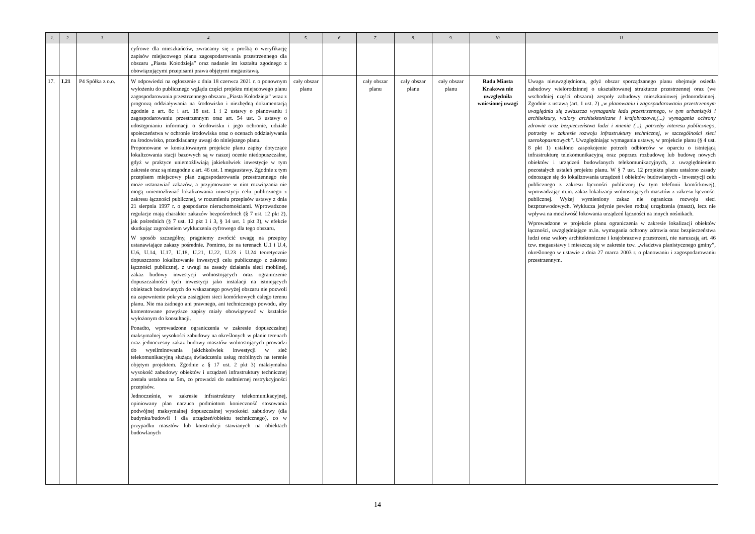| 1. | 2. | 3. | 4. | 5. | 6. | 7. | 8. | 9. | 10. | 11. |
| --- | --- | --- | --- | --- | --- | --- | --- | --- | --- | --- |
| | | | cyfrowe dla mieszkańców, zwracamy się z prośbą o weryfikację zapisów miejscowego planu zagospodarowania przestrzennego dla obszaru „Piasta Kołodzieja” oraz nadanie im kształtu zgodnego z obowiązującymi przepisami prawa objętymi megaustawą. | | | | | | | |
| 17. | I.21 | P4 Spółka z o.o. | W odpowiedzi na ogłoszenie z dnia 18 czerwca 2021 r. o ponownym wyłożeniu do publicznego wglądu części projektu miejscowego planu zagospodarowania przestrzennego obszaru „Piasta Kołodzieja” wraz z prognozą oddziaływania na środowisko i niezbędną dokumentacją zgodnie z art. 8c i art. 18 ust. 1 i 2 ustawy o planowaniu i zagospodarowaniu przestrzennym oraz art. 54 ust. 3 ustawy o udostępnianiu informacji o środowisku i jego ochronie, udziale społeczeństwa w ochronie środowiska oraz o ocenach oddziaływania na środowisko, przedkładamy uwagi do niniejszego planu. Proponowane w konsultowanym projekcie planu zapisy dotyczące lokalizowania stacji bazowych są w naszej ocenie niedopuszczalne, gdyż w praktyce uniemożliwiają jakiekolwiek inwestycje w tym zakresie oraz są niezgodne z art. 46 ust. 1 megaustawy. Zgodnie z tym przepisem miejscowy plan zagospodarowania przestrzennego nie może ustanawiać zakazów, a przyjmowane w nim rozwiązania nie mogą uniemożliwiać lokalizowania inwestycji celu publicznego z zakresu łączności publicznej, w rozumieniu przepisów ustawy z dnia 21 sierpnia 1997 r. o gospodarce nieruchomościami. Wprowadzone regulacje mają charakter zakazów bezpośrednich (§ 7 ust. 12 pkt 2), jak pośrednich (§ 7 ust. 12 pkt 1 i 3, § 14 ust. 1 pkt 3), w efekcie skutkując zagrożeniem wykluczenia cyfrowego dla tego obszaru. W sposób szczególny, pragniemy zwrócić uwagę na przepisy ustanawiające zakazy pośrednie. Pomimo, że na terenach U.1 i U.4, U.6, U.14, U.17, U.18, U.21, U.22, U.23 i U.24 teoretycznie dopuszczono lokalizowanie inwestycji celu publicznego z zakresu łączności publicznej, z uwagi na zasady działania sieci mobilnej, zakaz budowy inwestycji wolnostojących oraz ograniczenie dopuszczalności tych inwestycji jako instalacji na istniejących obiektach budowlanych do wskazanego powyżej obszaru nie pozwoli na zapewnienie pokrycia zasięgiem sieci komórkowych całego terenu planu. Nie ma żadnego ani prawnego, ani technicznego powodu, aby komentowane powyższe zapisy miały obowiązywać w kształcie wyłożonym do konsultacji. Ponadto, wprowadzone ograniczenia w zakresie dopuszczalnej maksymalnej wysokości zabudowy na określonych w planie terenach oraz jednoczesny zakaz budowy masztów wolnostojących prowadzi do wyeliminowania jakichkolwiek inwestycji w sieć telekomunikacyjną służącą świadczeniu usług mobilnych na terenie objętym projektem. Zgodnie z § 17 ust. 2 pkt 3) maksymalna wysokość zabudowy obiektów i urządzeń infrastruktury technicznej została ustalona na 5m, co prowadzi do nadmiernej restrykcyjności przepisów. Jednocześnie, w zakresie infrastruktury telekomunikacyjnej, opiniowany plan narzuca podmiotom konieczność stosowania podwójnej maksymalnej dopuszczalnej wysokości zabudowy (dla budynku/budowli i dla urządzeń/obiektu technicznego), co w przypadku masztów lub konstrukcji stawianych na obiektach budowlanych | cały obszar planu | | cały obszar planu | cały obszar planu | cały obszar planu | Rada Miasta Krakowa nie uwzględniła wniesionej uwagi | Uwaga nieuwzględniona, gdyż obszar sporządzanego planu obejmuje osiedla zabudowy wielorodzinnej o ukształtowanej strukturze przestrzennej oraz (we wschodniej części obszaru) zespoły zabudowy mieszkaniowej jednorodzinnej. Zgodnie z ustawą (art. 1 ust. 2) „ w planowaniu i zagospodarowaniu przestrzennym uwzględnia się zwłaszcza wymagania ładu przestrzennego, w tym urbanistyki i architektury, walory architektoniczne i krajobrazowe,(...) wymagania ochrony zdrowia oraz bezpieczeństwa ludzi i mienia (...), potrzeby interesu publicznego, potrzeby w zakresie rozwoju infrastruktury technicznej, w szczególności sieci szerokopasmowych ”. Uwzględniając wymagania ustawy, w projekcie planu (§ 4 ust. 8 pkt 1) ustalono zaspokojenie potrzeb odbiorców w oparciu o istniejącą infrastrukturę telekomunikacyjną oraz poprzez rozbudowę lub budowę nowych obiektów i urządzeń budowlanych telekomunikacyjnych, z uwzględnieniem pozostałych ustaleń projektu planu. W § 7 ust. 12 projektu planu ustalono zasady odnoszące się do lokalizowania urządzeń i obiektów budowlanych - inwestycji celu publicznego z zakresu łączności publicznej (w tym telefonii komórkowej), wprowadzając m.in. zakaz lokalizacji wolnostojących masztów z zakresu łączności publicznej. Wyżej wymieniony zakaz nie ogranicza rozwoju sieci bezprzewodowych. Wyklucza jedynie pewien rodzaj urządzenia (maszt), lecz nie wpływa na możliwość lokowania urządzeń łączności na innych nośnikach. Wprowadzone w projekcie planu ograniczenia w zakresie lokalizacji obiektów łączności, uwzględniające m.in. wymagania ochrony zdrowia oraz bezpieczeństwa ludzi oraz walory architektoniczne i krajobrazowe przestrzeni, nie naruszają art. 46 tzw. megaustawy i mieszczą się w zakresie tzw. „władztwa planistycznego gminy”, określonego w ustawie z dnia 27 marca 2003 r. o planowaniu i zagospodarowaniu przestrzennym. |
14